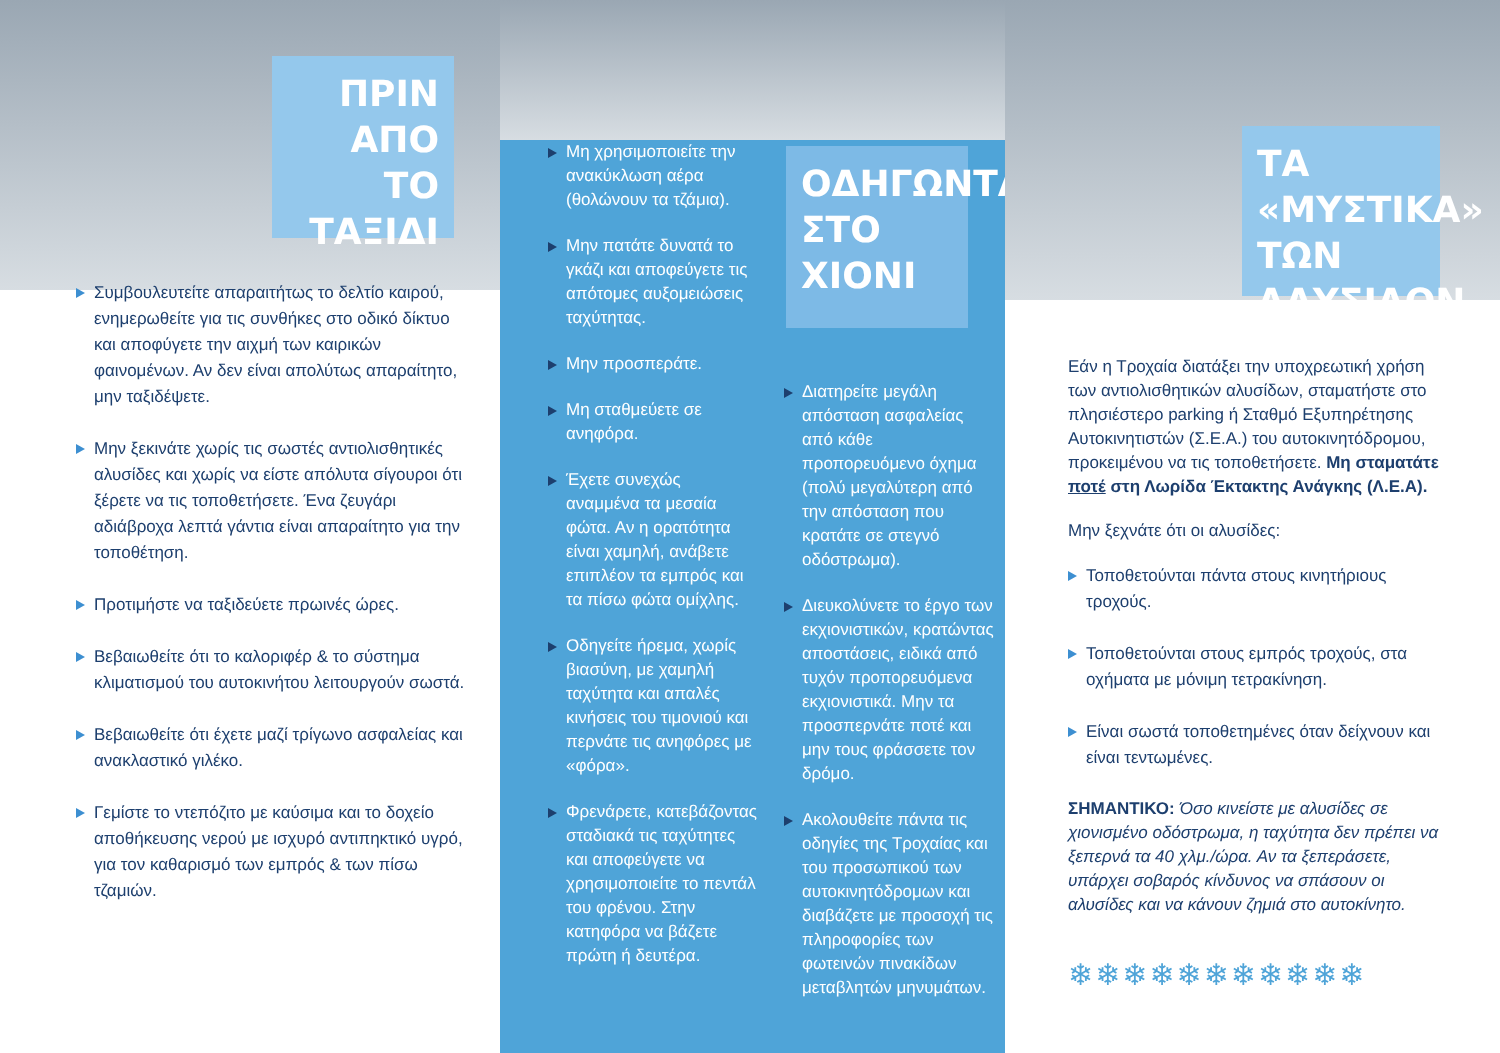ΠΡΙΝ ΑΠΟ ΤΟ ΤΑΞΙΔΙ
Συμβουλευτείτε απαραιτήτως το δελτίο καιρού, ενημερωθείτε για τις συνθήκες στο οδικό δίκτυο και αποφύγετε την αιχμή των καιρικών φαινομένων. Αν δεν είναι απολύτως απαραίτητο, μην ταξιδέψετε.
Μην ξεκινάτε χωρίς τις σωστές αντιολισθητικές αλυσίδες και χωρίς να είστε απόλυτα σίγουροι ότι ξέρετε να τις τοποθετήσετε. Ένα ζευγάρι αδιάβροχα λεπτά γάντια είναι απαραίτητο για την τοποθέτηση.
Προτιμήστε να ταξιδεύετε πρωινές ώρες.
Βεβαιωθείτε ότι το καλοριφέρ & το σύστημα κλιματισμού του αυτοκινήτου λειτουργούν σωστά.
Βεβαιωθείτε ότι έχετε μαζί τρίγωνο ασφαλείας και ανακλαστικό γιλέκο.
Γεμίστε το ντεπόζιτο με καύσιμα και το δοχείο αποθήκευσης νερού με ισχυρό αντιπηκτικό υγρό, για τον καθαρισμό των εμπρός & των πίσω τζαμιών.
Μη χρησιμοποιείτε την ανακύκλωση αέρα (θολώνουν τα τζάμια).
Μην πατάτε δυνατά το γκάζι και αποφεύγετε τις απότομες αυξομειώσεις ταχύτητας.
Μην προσπεράτε.
Μη σταθμεύετε σε ανηφόρα.
Έχετε συνεχώς αναμμένα τα μεσαία φώτα. Αν η ορατότητα είναι χαμηλή, ανάβετε επιπλέον τα εμπρός και τα πίσω φώτα ομίχλης.
Οδηγείτε ήρεμα, χωρίς βιασύνη, με χαμηλή ταχύτητα και απαλές κινήσεις του τιμονιού και περνάτε τις ανηφόρες με «φόρα».
Φρενάρετε, κατεβάζοντας σταδιακά τις ταχύτητες και αποφεύγετε να χρησιμοποιείτε το πεντάλ του φρένου. Στην κατηφόρα να βάζετε πρώτη ή δευτέρα.
ΟΔΗΓΩΝΤΑΣ ΣΤΟ ΧΙΟΝΙ
Διατηρείτε μεγάλη απόσταση ασφαλείας από κάθε προπορευόμενο όχημα (πολύ μεγαλύτερη από την απόσταση που κρατάτε σε στεγνό οδόστρωμα).
Διευκολύνετε το έργο των εκχιονιστικών, κρατώντας αποστάσεις, ειδικά από τυχόν προπορευόμενα εκχιονιστικά. Μην τα προσπερνάτε ποτέ και μην τους φράσσετε τον δρόμο.
Ακολουθείτε πάντα τις οδηγίες της Τροχαίας και του προσωπικού των αυτοκινητόδρομων και διαβάζετε με προσοχή τις πληροφορίες των φωτεινών πινακίδων μεταβλητών μηνυμάτων.
ΤΑ «ΜΥΣΤΙΚΑ» ΤΩΝ ΑΛΥΣΙΔΩΝ
Εάν η Τροχαία διατάξει την υποχρεωτική χρήση των αντιολισθητικών αλυσίδων, σταματήστε στο πλησιέστερο parking ή Σταθμό Εξυπηρέτησης Αυτοκινητιστών (Σ.Ε.Α.) του αυτοκινητόδρομου, προκειμένου να τις τοποθετήσετε. Μη σταματάτε ποτέ στη Λωρίδα Έκτακτης Ανάγκης (Λ.Ε.Α).
Μην ξεχνάτε ότι οι αλυσίδες:
Τοποθετούνται πάντα στους κινητήριους τροχούς.
Τοποθετούνται στους εμπρός τροχούς, στα οχήματα με μόνιμη τετρακίνηση.
Είναι σωστά τοποθετημένες όταν δείχνουν και είναι τεντωμένες.
ΣΗΜΑΝΤΙΚΟ: Όσο κινείστε με αλυσίδες σε χιονισμένο οδόστρωμα, η ταχύτητα δεν πρέπει να ξεπερνά τα 40 χλμ./ώρα. Αν τα ξεπεράσετε, υπάρχει σοβαρός κίνδυνος να σπάσουν οι αλυσίδες και να κάνουν ζημιά στο αυτοκίνητο.
❄❄❄❄❄❄❄❄❄❄❄